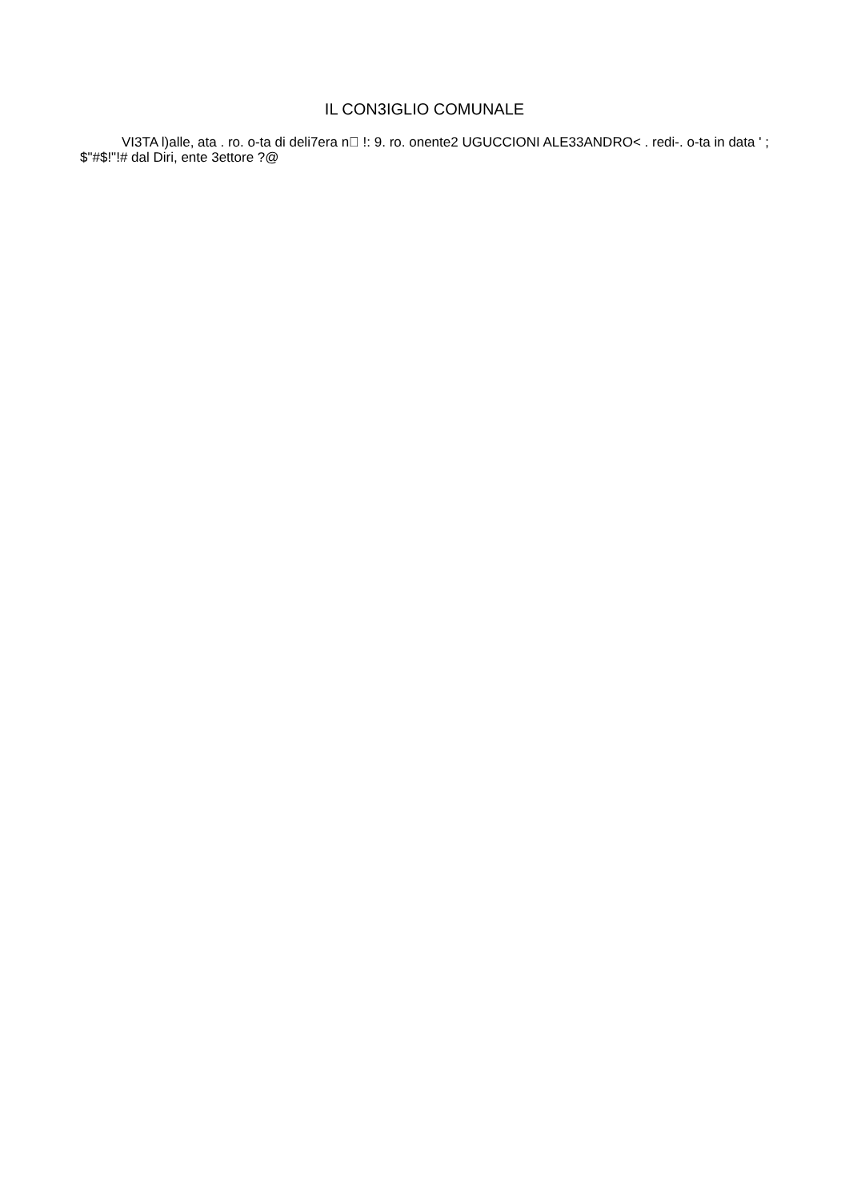IL CON3IGLIO COMUNALE
VI3TA l)alle, ata . ro. o-ta di deli7era n !: 9. ro. onente2 UGUCCIONI ALE33ANDRO< . redi-. o-ta in data ' ; $"#$!"!# dal Diri, ente 3ettore ?@